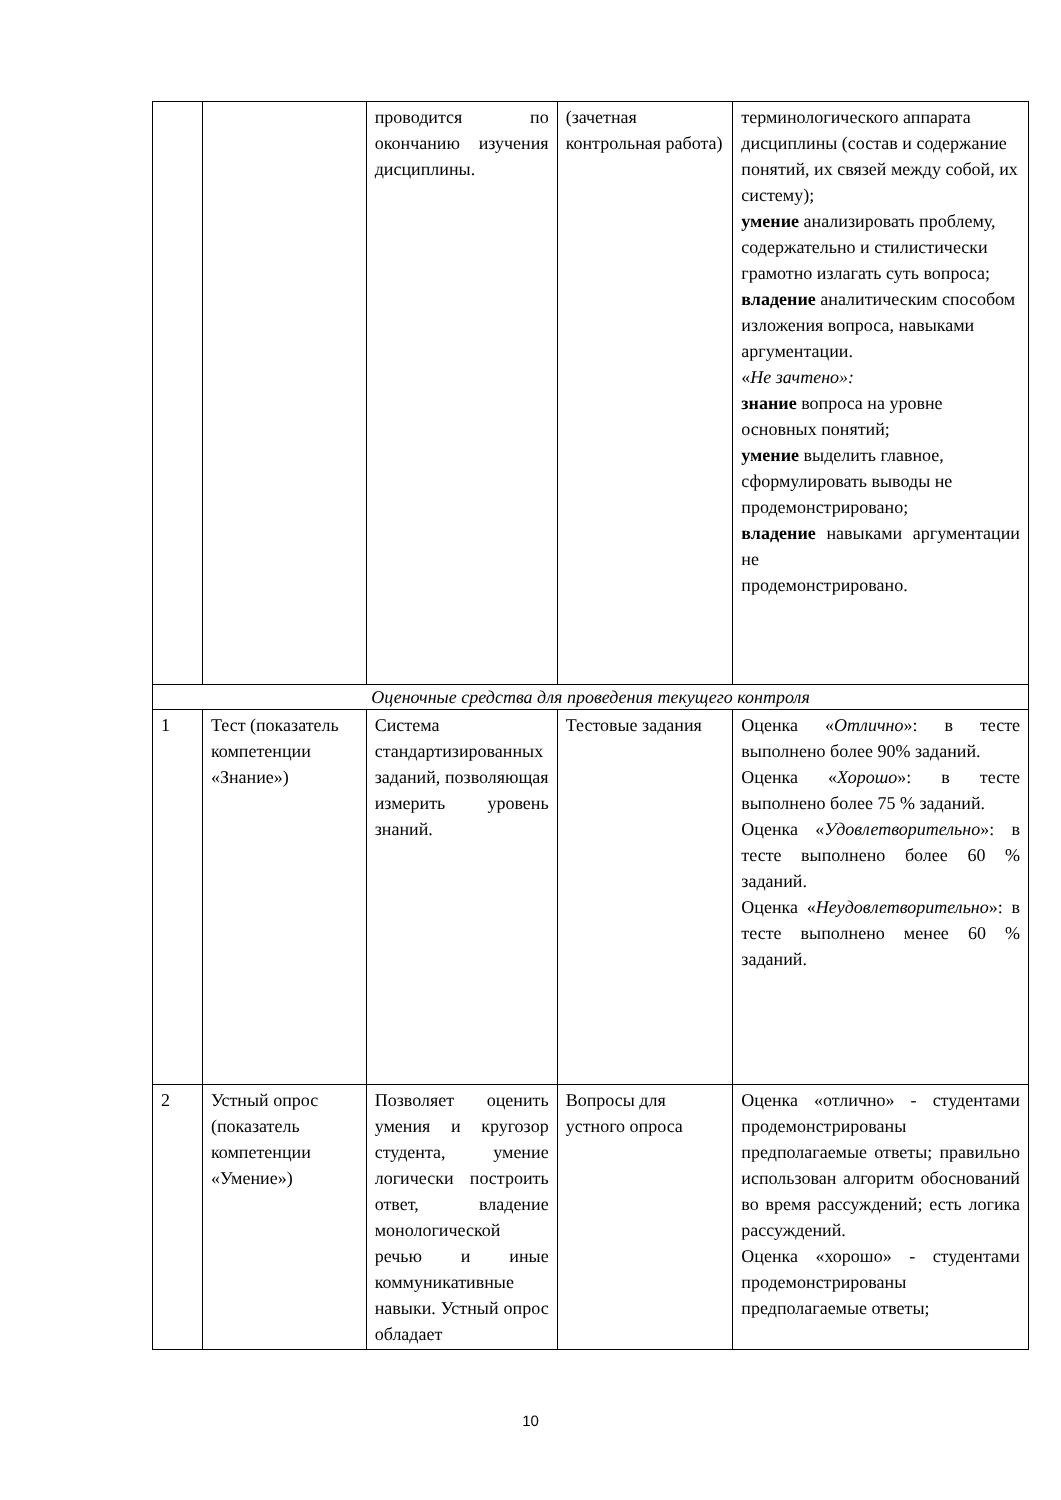| | | проводится по окончанию изучения дисциплины. | (зачетная контрольная работа) | терминологического аппарата дисциплины (состав и содержание понятий, их связей между собой, их систему); умение анализировать проблему, содержательно и стилистически грамотно излагать суть вопроса; владение аналитическим способом изложения вопроса, навыками аргументации. « Не зачтено»: знание вопроса на уровне основных понятий; умение выделить главное, сформулировать выводы не продемонстрировано; владение навыками аргументации не продемонстрировано. |
| Оценочные средства для проведения текущего контроля | | | | |
| 1 | Тест (показатель компетенции «Знание») | Система стандартизированных заданий, позволяющая измерить уровень знаний. | Тестовые задания | Оценка « Отлично »: в тесте выполнено более 90% заданий. Оценка « Хорошо »: в тесте выполнено более 75 % заданий. Оценка « Удовлетворительно »: в тесте выполнено более 60 % заданий. Оценка « Неудовлетворительно »: в тесте выполнено менее 60 % заданий. |
| 2 | Устный опрос (показатель компетенции «Умение») | Позволяет оценить умения и кругозор студента, умение логически построить ответ, владение монологической речью и иные коммуникативные навыки. Устный опрос обладает | Вопросы для устного опроса | Оценка «отлично» - студентами продемонстрированы предполагаемые ответы; правильно использован алгоритм обоснований во время рассуждений; есть логика рассуждений. Оценка «хорошо» - студентами продемонстрированы предполагаемые ответы; |
10